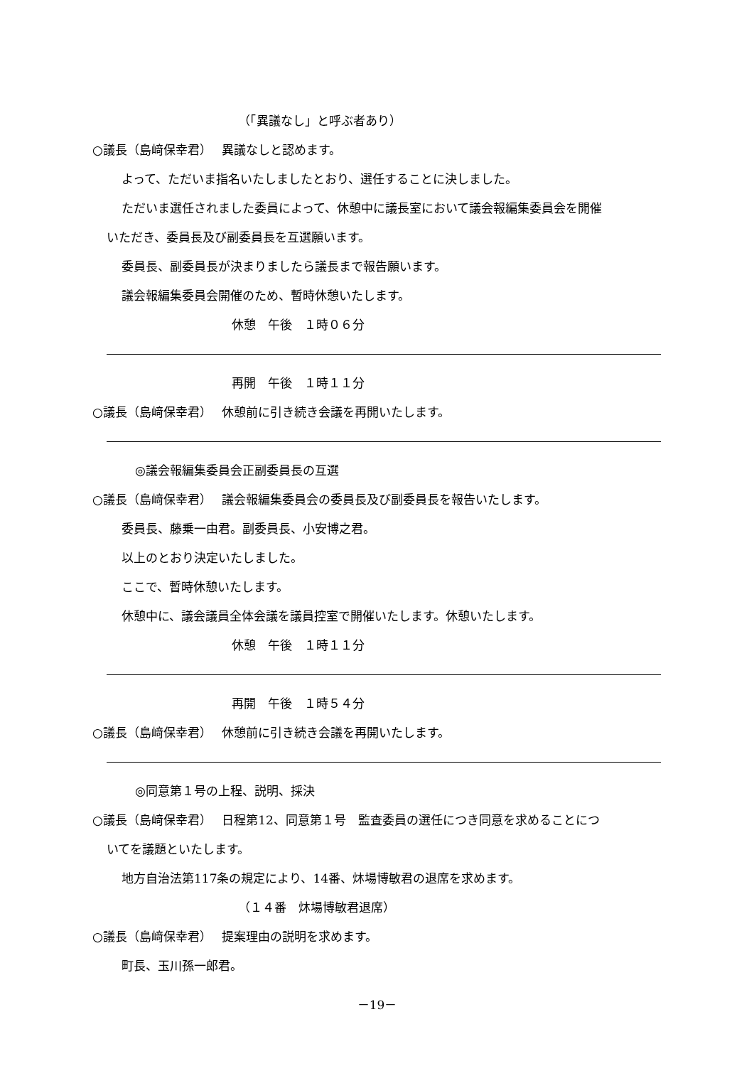（「異議なし」と呼ぶ者あり）
○議長（島﨑保幸君）　 異議なしと認めます。
よって、ただいま指名いたしましたとおり、選任することに決しました。
ただいま選任されました委員によって、休憩中に議長室において議会報編集委員会を開催
いただき、委員長及び副委員長を互選願います。
委員長、副委員長が決まりましたら議長まで報告願います。
議会報編集委員会開催のため、暫時休憩いたします。
休憩　午後　１時０６分
再開　午後　１時１１分
○議長（島﨑保幸君）　 休憩前に引き続き会議を再開いたします。
◎議会報編集委員会正副委員長の互選
○議長（島﨑保幸君）　 議会報編集委員会の委員長及び副委員長を報告いたします。
委員長、藤乗一由君。副委員長、小安博之君。
以上のとおり決定いたしました。
ここで、暫時休憩いたします。
休憩中に、議会議員全体会議を議員控室で開催いたします。休憩いたします。
休憩　午後　１時１１分
再開　午後　１時５４分
○議長（島﨑保幸君）　 休憩前に引き続き会議を再開いたします。
◎同意第１号の上程、説明、採決
○議長（島﨑保幸君）　 日程第12、同意第１号　監査委員の選任につき同意を求めることにつ
いてを議題といたします。
地方自治法第117条の規定により、14番、炑場博敏君の退席を求めます。
（１４番　炑場博敏君退席）
○議長（島﨑保幸君）　 提案理由の説明を求めます。
町長、玉川孫一郎君。
－19－